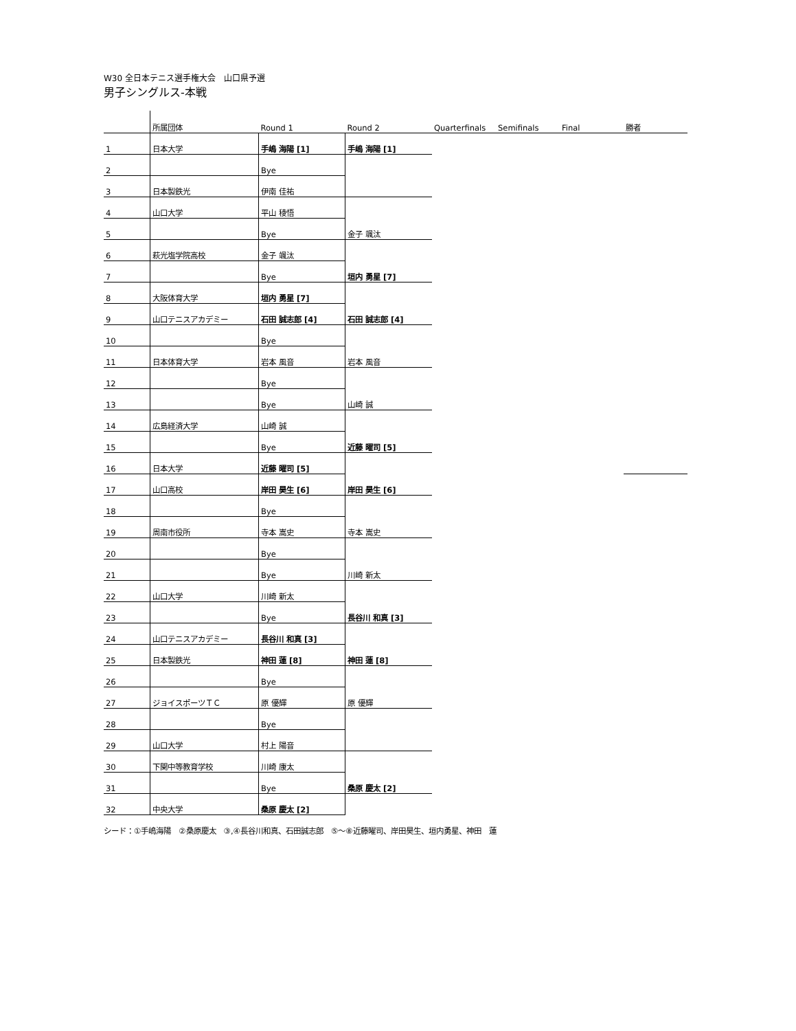W30 全日本テニス選手権大会　山口県予選
男子シングルス-本戦
| | 所属団体 | Round 1 | Round 2 | Quarterfinals | Semifinals | Final | 勝者 |
| --- | --- | --- | --- | --- | --- | --- | --- |
| 1 | 日本大学 | 手嶋 海陽 [1] | 手嶋 海陽 [1] | | | | |
| 2 | | Bye | | | | | |
| 3 | 日本製鉄光 | 伊南 佳祐 | | | | | |
| 4 | 山口大学 | 平山 稜悟 | | | | | |
| 5 | | Bye | 金子 颯汰 | | | | |
| 6 | 萩光塩学院高校 | 金子 颯汰 | | | | | |
| 7 | | Bye | 垣内 勇星 [7] | | | | |
| 8 | 大阪体育大学 | 垣内 勇星 [7] | | | | | |
| 9 | 山口テニスアカデミー | 石田 誠志郎 [4] | 石田 誠志郎 [4] | | | | |
| 10 | | Bye | | | | | |
| 11 | 日本体育大学 | 岩本 風音 | 岩本 風音 | | | | |
| 12 | | Bye | | | | | |
| 13 | | Bye | 山崎 誠 | | | | |
| 14 | 広島経済大学 | 山崎 誠 | | | | | |
| 15 | | Bye | 近藤 曜司 [5] | | | | |
| 16 | 日本大学 | 近藤 曜司 [5] | | | | | |
| 17 | 山口高校 | 岸田 昊生 [6] | 岸田 昊生 [6] | | | | |
| 18 | | Bye | | | | | |
| 19 | 周南市役所 | 寺本 嵩史 | 寺本 嵩史 | | | | |
| 20 | | Bye | | | | | |
| 21 | | Bye | 川崎 新太 | | | | |
| 22 | 山口大学 | 川崎 新太 | | | | | |
| 23 | | Bye | 長谷川 和真 [3] | | | | |
| 24 | 山口テニスアカデミー | 長谷川 和真 [3] | | | | | |
| 25 | 日本製鉄光 | 神田 蓮 [8] | 神田 蓮 [8] | | | | |
| 26 | | Bye | | | | | |
| 27 | ジョイスポーツＴＣ | 原 優輝 | 原 優輝 | | | | |
| 28 | | Bye | | | | | |
| 29 | 山口大学 | 村上 陽音 | | | | | |
| 30 | 下関中等教育学校 | 川崎 康太 | | | | | |
| 31 | | Bye | 桑原 慶太 [2] | | | | |
| 32 | 中央大学 | 桑原 慶太 [2] | | | | | |
シード：①手嶋海陽　②桑原慶太　③,④長谷川和真、石田誠志郎　⑤～⑧近藤曜司、岸田昊生、垣内勇星、神田　蓮